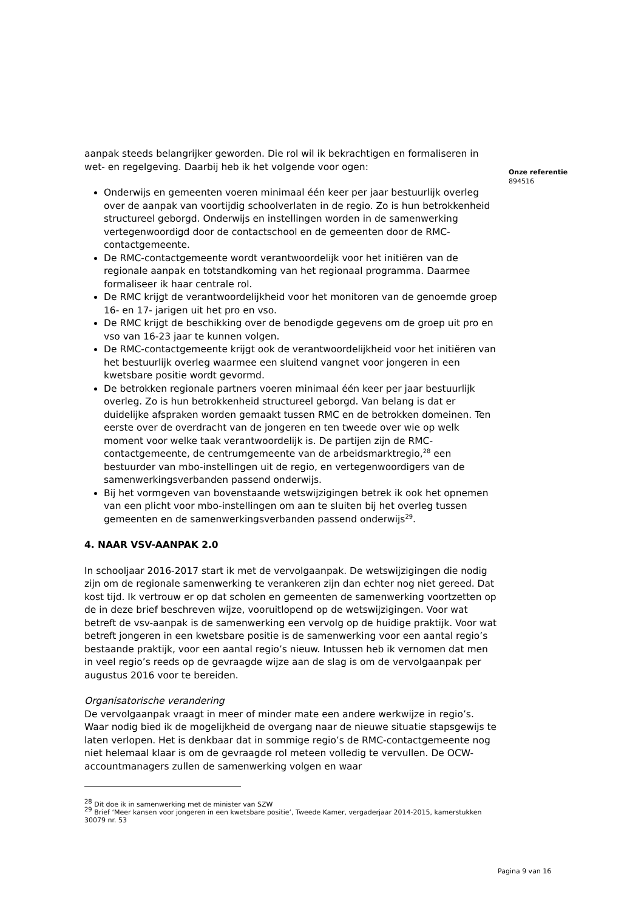Onze referentie
894516
aanpak steeds belangrijker geworden. Die rol wil ik bekrachtigen en formaliseren in wet- en regelgeving. Daarbij heb ik het volgende voor ogen:
Onderwijs en gemeenten voeren minimaal één keer per jaar bestuurlijk overleg over de aanpak van voortijdig schoolverlaten in de regio. Zo is hun betrokkenheid structureel geborgd. Onderwijs en instellingen worden in de samenwerking vertegenwoordigd door de contactschool en de gemeenten door de RMC-contactgemeente.
De RMC-contactgemeente wordt verantwoordelijk voor het initiëren van de regionale aanpak en totstandkoming van het regionaal programma. Daarmee formaliseer ik haar centrale rol.
De RMC krijgt de verantwoordelijkheid voor het monitoren van de genoemde groep 16- en 17- jarigen uit het pro en vso.
De RMC krijgt de beschikking over de benodigde gegevens om de groep uit pro en vso van 16-23 jaar te kunnen volgen.
De RMC-contactgemeente krijgt ook de verantwoordelijkheid voor het initiëren van het bestuurlijk overleg waarmee een sluitend vangnet voor jongeren in een kwetsbare positie wordt gevormd.
De betrokken regionale partners voeren minimaal één keer per jaar bestuurlijk overleg. Zo is hun betrokkenheid structureel geborgd. Van belang is dat er duidelijke afspraken worden gemaakt tussen RMC en de betrokken domeinen. Ten eerste over de overdracht van de jongeren en ten tweede over wie op welk moment voor welke taak verantwoordelijk is. De partijen zijn de RMC-contactgemeente, de centrumgemeente van de arbeidsmarktregio,<sup>28</sup> een bestuurder van mbo-instellingen uit de regio, en vertegenwoordigers van de samenwerkingsverbanden passend onderwijs.
Bij het vormgeven van bovenstaande wetswijzigingen betrek ik ook het opnemen van een plicht voor mbo-instellingen om aan te sluiten bij het overleg tussen gemeenten en de samenwerkingsverbanden passend onderwijs<sup>29</sup>.
4. NAAR VSV-AANPAK 2.0
In schooljaar 2016-2017 start ik met de vervolgaanpak. De wetswijzigingen die nodig zijn om de regionale samenwerking te verankeren zijn dan echter nog niet gereed. Dat kost tijd. Ik vertrouw er op dat scholen en gemeenten de samenwerking voortzetten op de in deze brief beschreven wijze, vooruitlopend op de wetswijzigingen. Voor wat betreft de vsv-aanpak is de samenwerking een vervolg op de huidige praktijk. Voor wat betreft jongeren in een kwetsbare positie is de samenwerking voor een aantal regio’s bestaande praktijk, voor een aantal regio’s nieuw. Intussen heb ik vernomen dat men in veel regio’s reeds op de gevraagde wijze aan de slag is om de vervolgaanpak per augustus 2016 voor te bereiden.
Organisatorische verandering
De vervolgaanpak vraagt in meer of minder mate een andere werkwijze in regio’s. Waar nodig bied ik de mogelijkheid de overgang naar de nieuwe situatie stapsgewijs te laten verlopen. Het is denkbaar dat in sommige regio’s de RMC-contactgemeente nog niet helemaal klaar is om de gevraagde rol meteen volledig te vervullen. De OCW-accountmanagers zullen de samenwerking volgen en waar
<sup>28</sup> Dit doe ik in samenwerking met de minister van SZW
<sup>29</sup> Brief ‘Meer kansen voor jongeren in een kwetsbare positie’, Tweede Kamer, vergaderjaar 2014-2015, kamerstukken 30079 nr. 53
Pagina 9 van 16